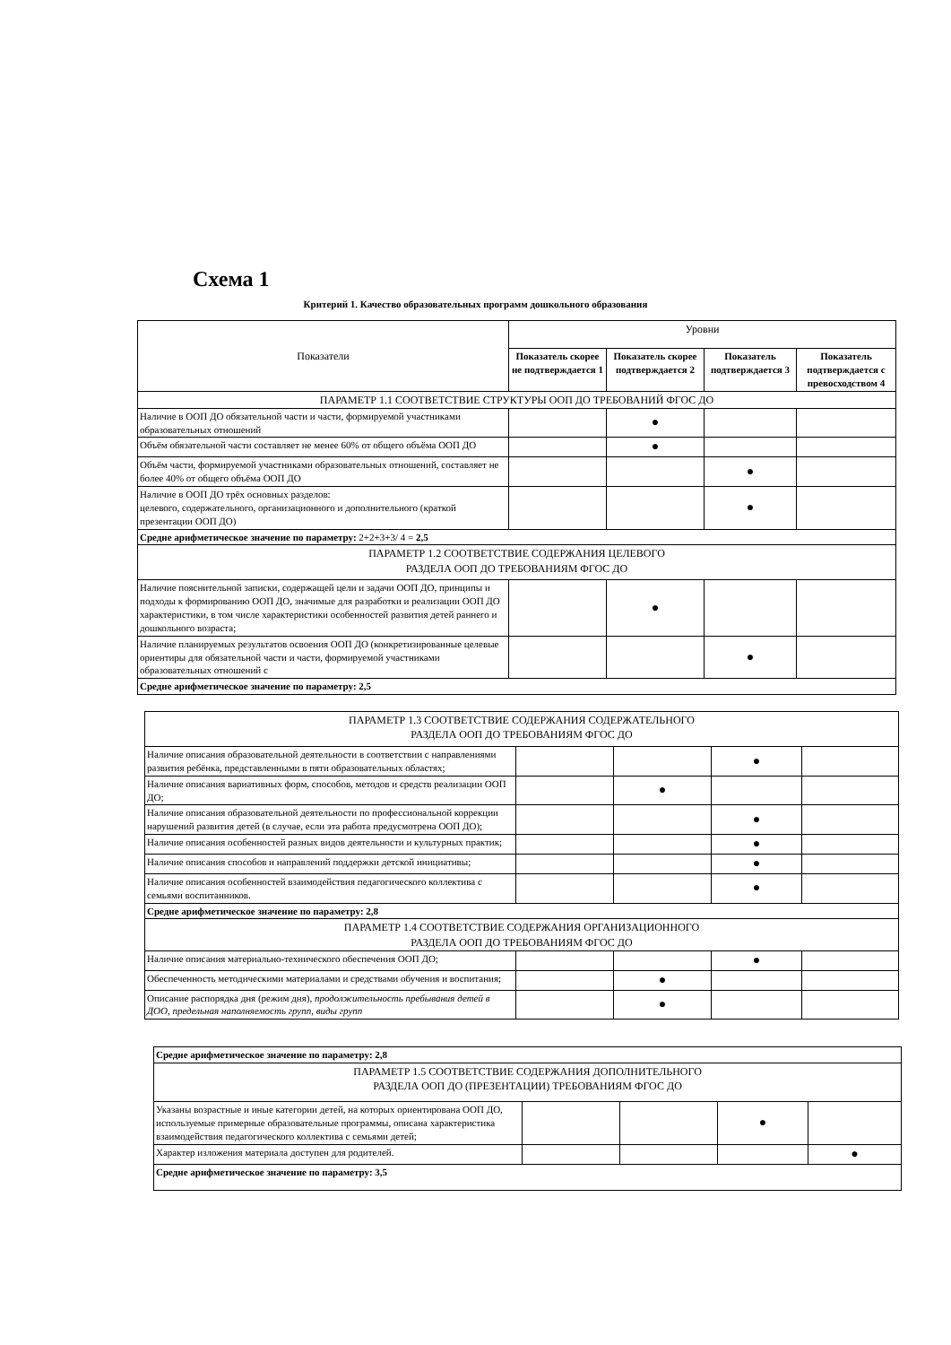Схема 1
Критерий 1. Качество образовательных программ дошкольного образования
| Показатели | Уровни | | | |
| | Показатель скорее не подтверждается 1 | Показатель скорее подтверждается 2 | Показатель подтверждается 3 | Показатель подтверждается с превосходством 4 |
| ПАРАМЕТР 1.1 СООТВЕТСТВИЕ СТРУКТУРЫ ООП ДО ТРЕБОВАНИЙ ФГОС ДО | | | | |
| Наличие в ООП ДО обязательной части и части, формируемой участниками образовательных отношений | | ● | | |
| Объём обязательной части составляет не менее 60% от общего объёма ООП ДО | | ● | | |
| Объём части, формируемой участниками образовательных отношений, составляет не более 40% от общего объёма ООП ДО | | | ● | |
| Наличие в ООП ДО трёх основных разделов: целевого, содержательного, организационного и дополнительного (краткой презентации ООП ДО) | | | ● | |
| Средне арифметическое значение по параметру: 2+2+3+3/ 4 = 2,5 | | | | |
| ПАРАМЕТР 1.2 СООТВЕТСТВИЕ СОДЕРЖАНИЯ ЦЕЛЕВОГО РАЗДЕЛА ООП ДО ТРЕБОВАНИЯМ ФГОС ДО | | | | |
| Наличие пояснительной записки, содержащей цели и задачи ООП ДО, принципы и подходы к формированию ООП ДО, значимые для разработки и реализации ООП ДО характеристики, в том числе характеристики особенностей развития детей раннего и дошкольного возраста; | | ● | | |
| Наличие планируемых результатов освоения ООП ДО (конкретизированные целевые ориентиры для обязательной части и части, формируемой участниками образовательных отношений с | | | ● | |
| Средне арифметическое значение по параметру: 2,5 | | | | |
| ПАРАМЕТР 1.3 СООТВЕТСТВИЕ СОДЕРЖАНИЯ СОДЕРЖАТЕЛЬНОГО РАЗДЕЛА ООП ДО ТРЕБОВАНИЯМ ФГОС ДО | | | | |
| Наличие описания образовательной деятельности в соответствии с направлениями развития ребёнка, представленными в пяти образовательных областях; | | | ● | |
| Наличие описания вариативных форм, способов, методов и средств реализации ООП ДО; | | ● | | |
| Наличие описания образовательной деятельности по профессиональной коррекции нарушений развития детей (в случае, если эта работа предусмотрена ООП ДО); | | | ● | |
| Наличие описания особенностей разных видов деятельности и культурных практик; | | | ● | |
| Наличие описания способов и направлений поддержки детской инициативы; | | | ● | |
| Наличие описания особенностей взаимодействия педагогического коллектива с семьями воспитанников. | | | ● | |
| Средне арифметическое значение по параметру: 2,8 | | | | |
| ПАРАМЕТР 1.4 СООТВЕТСТВИЕ СОДЕРЖАНИЯ ОРГАНИЗАЦИОННОГО РАЗДЕЛА ООП ДО ТРЕБОВАНИЯМ ФГОС ДО | | | | |
| Наличие описания материально-технического обеспечения ООП ДО; | | | ● | |
| Обеспеченность методическими материалами и средствами обучения и воспитания; | | ● | | |
| Описание распорядка дня (режим дня), продолжительность пребывания детей в ДОО, предельная наполняемость групп, виды групп | | ● | | |
| Средне арифметическое значение по параметру: 2,8 | | | | |
| ПАРАМЕТР 1.5 СООТВЕТСТВИЕ СОДЕРЖАНИЯ ДОПОЛНИТЕЛЬНОГО РАЗДЕЛА ООП ДО (ПРЕЗЕНТАЦИИ) ТРЕБОВАНИЯМ ФГОС ДО | | | | |
| Указаны возрастные и иные категории детей, на которых ориентирована ООП ДО, используемые примерные образовательные программы, описана характеристика взаимодействия педагогического коллектива с семьями детей; | | | ● | |
| Характер изложения материала доступен для родителей. | | | | ● |
| Средне арифметическое значение по параметру: 3,5 | | | | |